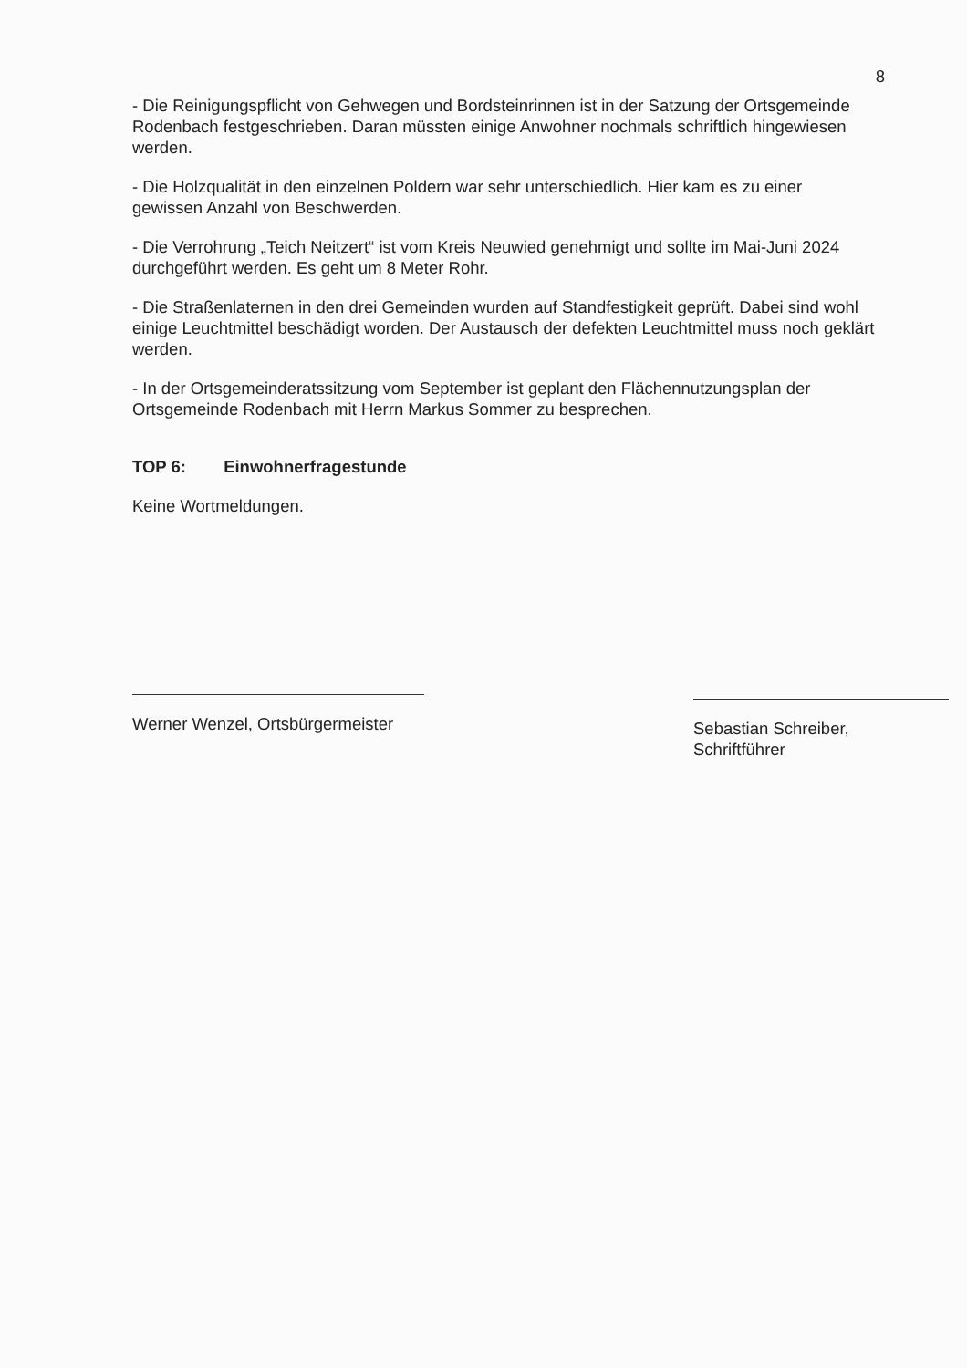8
- Die Reinigungspflicht von Gehwegen und Bordsteinrinnen ist in der Satzung der Ortsgemeinde Rodenbach festgeschrieben. Daran müssten einige Anwohner nochmals schriftlich hingewiesen werden.
- Die Holzqualität in den einzelnen Poldern war sehr unterschiedlich. Hier kam es zu einer gewissen Anzahl von Beschwerden.
- Die Verrohrung „Teich Neitzert“ ist vom Kreis Neuwied genehmigt und sollte im Mai-Juni 2024 durchgeführt werden. Es geht um 8 Meter Rohr.
- Die Straßenlaternen in den drei Gemeinden wurden auf Standfestigkeit geprüft. Dabei sind wohl einige Leuchtmittel beschädigt worden. Der Austausch der defekten Leuchtmittel muss noch geklärt werden.
- In der Ortsgemeinderatssitzung vom September ist geplant den Flächennutzungsplan der Ortsgemeinde Rodenbach mit Herrn Markus Sommer zu besprechen.
TOP 6: Einwohnerfragestunde
Keine Wortmeldungen.
Werner Wenzel, Ortsbürgermeister
Sebastian Schreiber,
Schriftführer